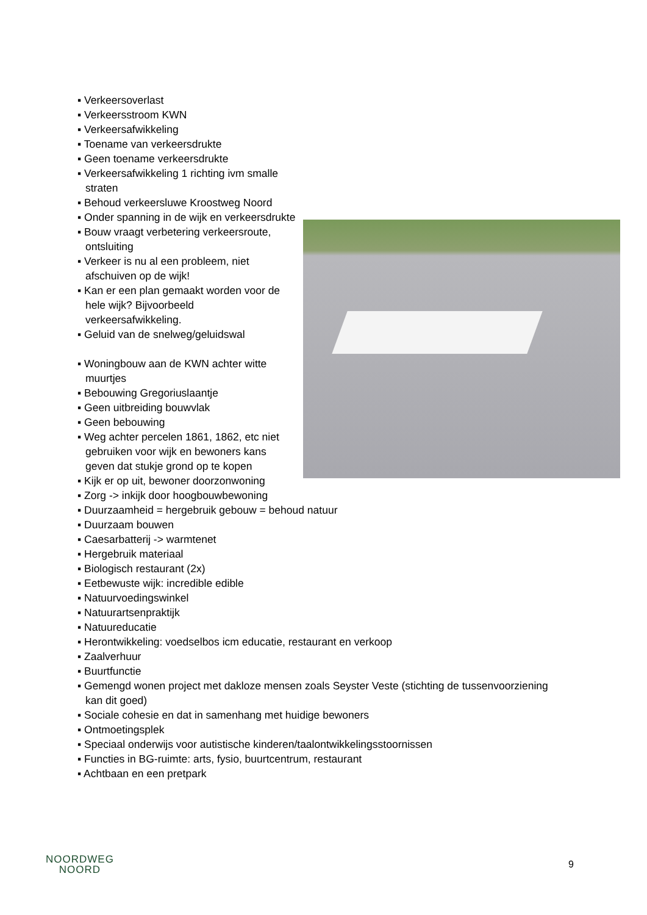▪ Verkeersoverlast
▪ Verkeersstroom KWN
▪ Verkeersafwikkeling
▪ Toename van verkeersdrukte
▪ Geen toename verkeersdrukte
▪ Verkeersafwikkeling 1 richting ivm smalle straten
▪ Behoud verkeersluwe Kroostweg Noord
▪ Onder spanning in de wijk en verkeersdrukte
▪ Bouw vraagt verbetering verkeersroute,
ontsluiting
▪ Verkeer is nu al een probleem, niet
afschuiven op de wijk!
▪ Kan er een plan gemaakt worden voor de
hele wijk? Bijvoorbeeld
verkeersafwikkeling.
▪ Geluid van de snelweg/geluidswal
▪ Woningbouw aan de KWN achter witte
muurtjes
▪ Bebouwing Gregoriuslaantje
▪ Geen uitbreiding bouwvlak
▪ Geen bebouwing
▪ Weg achter percelen 1861, 1862, etc niet
gebruiken voor wijk en bewoners kans
geven dat stukje grond op te kopen
▪ Kijk er op uit, bewoner doorzonwoning
▪ Zorg -> inkijk door hoogbouwbewoning
▪ Duurzaamheid = hergebruik gebouw = behoud natuur
▪ Duurzaam bouwen
▪ Caesarbatterij -> warmtenet
▪ Hergebruik materiaal
▪ Biologisch restaurant (2x)
▪ Eetbewuste wijk: incredible edible
▪ Natuurvoedingswinkel
▪ Natuurartsenpraktijk
▪ Natuureducatie
▪ Herontwikkeling: voedselbos icm educatie, restaurant en verkoop
▪ Zaalverhuur
▪ Buurtfunctie
▪ Gemengd wonen project met dakloze mensen zoals Seyster Veste (stichting de tussenvoorziening
kan dit goed)
▪ Sociale cohesie en dat in samenhang met huidige bewoners
▪ Ontmoetingsplek
▪ Speciaal onderwijs voor autistische kinderen/taalontwikkelingsstoornissen
▪ Functies in BG-ruimte: arts, fysio, buurtcentrum, restaurant
▪ Achtbaan en een pretpark
NOORDWEG
NOORD
9